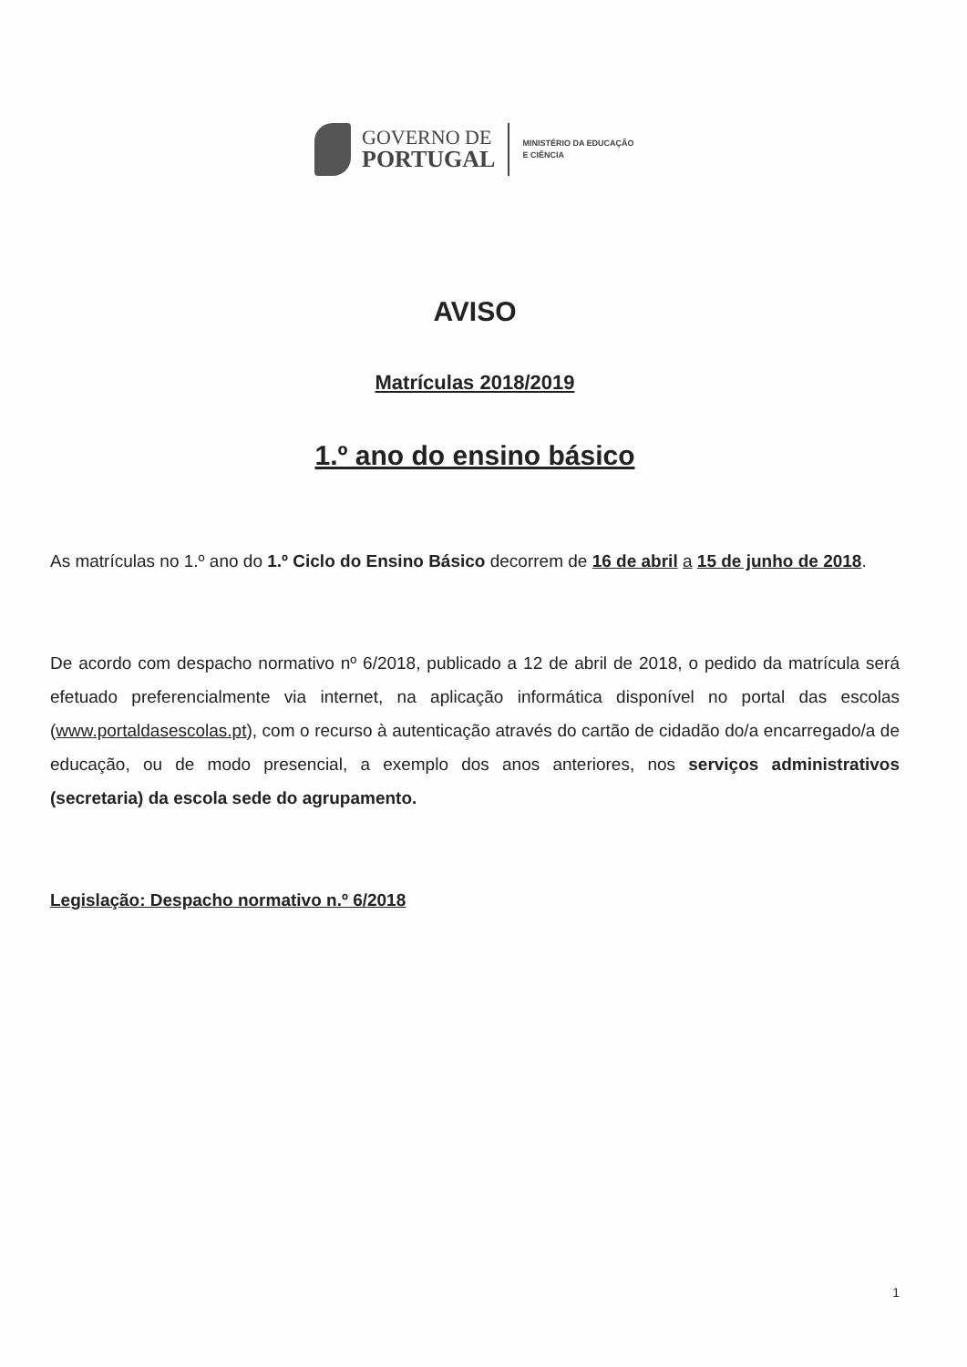GOVERNO DE
PORTUGAL
MINISTÉRIO DA EDUCAÇÃO
E CIÊNCIA
AVISO
Matrículas 2018/2019
1.º ano do ensino básico
As matrículas no 1.º ano do 1.º Ciclo do Ensino Básico decorrem de 16 de abril a 15 de junho de 2018.
De acordo com despacho normativo nº 6/2018, publicado a 12 de abril de 2018, o pedido da matrícula será efetuado preferencialmente via internet, na aplicação informática disponível no portal das escolas (www.portaldasescolas.pt), com o recurso à autenticação através do cartão de cidadão do/a encarregado/a de educação, ou de modo presencial, a exemplo dos anos anteriores, nos serviços administrativos (secretaria) da escola sede do agrupamento.
Legislação: Despacho normativo n.º 6/2018
1